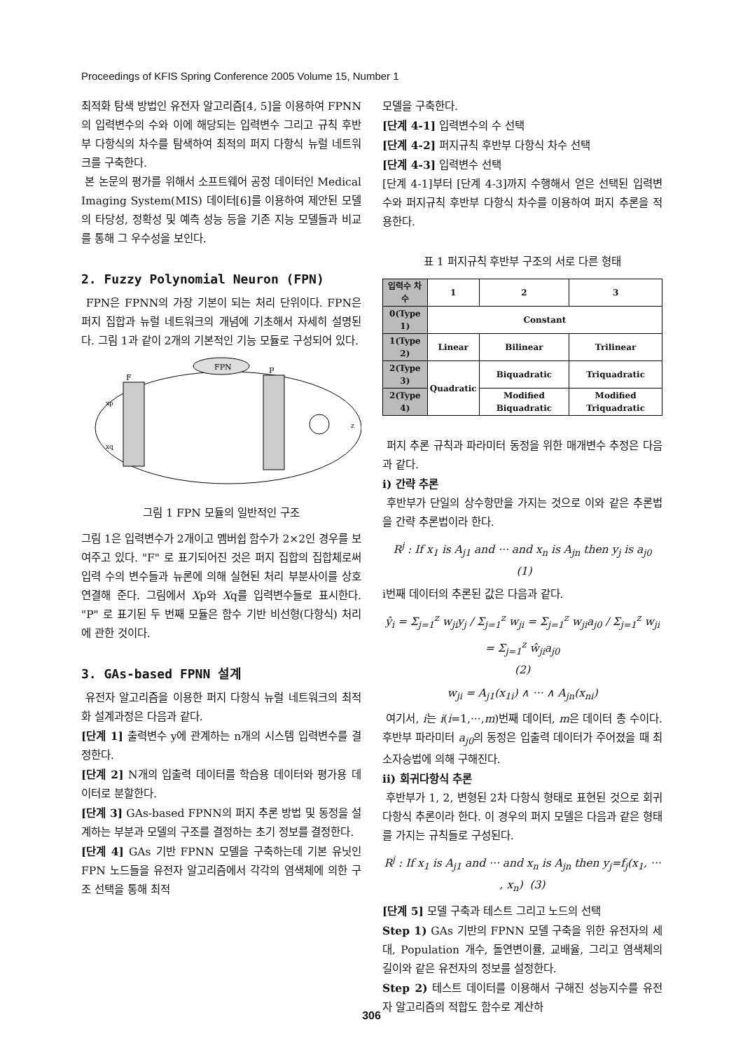Proceedings of KFIS Spring Conference 2005 Volume 15, Number 1
최적화 탐색 방법인 유전자 알고리즘[4, 5]을 이용하여 FPNN의 입력변수의 수와 이에 해당되는 입력변수 그리고 규칙 후반부 다항식의 차수를 탐색하여 최적의 퍼지 다항식 뉴럴 네트워크를 구축한다.
본 논문의 평가를 위해서 소프트웨어 공정 데이터인 Medical Imaging System(MIS) 데이터[6]를 이용하여 제안된 모델의 타당성, 정확성 및 예측 성능 등을 기존 지능 모델들과 비교를 통해 그 우수성을 보인다.
2. Fuzzy Polynomial Neuron (FPN)
FPN은 FPNN의 가장 기본이 되는 처리 단위이다. FPN은 퍼지 집합과 뉴럴 네트워크의 개념에 기초해서 자세히 설명된다. 그림 1과 같이 2개의 기본적인 기능 모듈로 구성되어 있다.
FPN
F
P
xp
xq
z
그림 1 FPN 모듈의 일반적인 구조
그림 1은 입력변수가 2개이고 멤버쉽 함수가 2×2인 경우를 보여주고 있다. "F" 로 표기되어진 것은 퍼지 집합의 집합체로써 입력 수의 변수들과 뉴론에 의해 실현된 처리 부분사이를 상호 연결해 준다. 그림에서 Xp와 Xq를 입력변수들로 표시한다. "P" 로 표기된 두 번째 모듈은 함수 기반 비선형(다항식) 처리에 관한 것이다.
3. GAs-based FPNN 설계
유전자 알고리즘을 이용한 퍼지 다항식 뉴럴 네트워크의 최적화 설계과정은 다음과 같다.
[단계 1] 출력변수 y에 관계하는 n개의 시스템 입력변수를 결정한다.
[단계 2] N개의 입출력 데이터를 학습용 데이터와 평가용 데이터로 분할한다.
[단계 3] GAs-based FPNN의 퍼지 추론 방법 및 동정을 설계하는 부분과 모델의 구조를 결정하는 초기 정보를 결정한다.
[단계 4] GAs 기반 FPNN 모델을 구축하는데 기본 유닛인 FPN 노드들을 유전자 알고리즘에서 각각의 염색체에 의한 구조 선택을 통해 최적
모델을 구축한다.
[단계 4-1] 입력변수의 수 선택
[단계 4-2] 퍼지규칙 후반부 다항식 차수 선택
[단계 4-3] 입력변수 선택
[단계 4-1]부터 [단계 4-3]까지 수행해서 얻은 선택된 입력변수와 퍼지규칙 후반부 다항식 차수를 이용하여 퍼지 추론을 적용한다.
표 1 퍼지규칙 후반부 구조의 서로 다른 형태
| 입력수 차수 | 1 | 2 | 3 |
| --- | --- | --- | --- |
| 0(Type 1) | Constant | | |
| 1(Type 2) | Linear | Bilinear | Trilinear |
| 2(Type 3) | Quadratic | Biquadratic | Triquadratic |
| 2(Type 4) | | Modified Biquadratic | Modified Triquadratic |
퍼지 추론 규칙과 파라미터 동정을 위한 매개변수 추정은 다음과 같다.
i) 간략 추론
후반부가 단일의 상수항만을 가지는 것으로 이와 같은 추론법을 간략 추론법이라 한다.
R<sup>j</sup> : If x<sub>1</sub> is A<sub>j1</sub> and ··· and x<sub>n</sub> is A<sub>jn</sub> then y<sub>j</sub> is a<sub>j0</sub> (1)
i번째 데이터의 추론된 값은 다음과 같다.
ŷ<sub>i</sub> = Σ<sub>j=1</sub><sup>z</sup> w<sub>ji</sub>y<sub>j</sub> / Σ<sub>j=1</sub><sup>z</sup> w<sub>ji</sub> = Σ<sub>j=1</sub><sup>z</sup> w<sub>ji</sub>a<sub>j0</sub> / Σ<sub>j=1</sub><sup>z</sup> w<sub>ji</sub> = Σ<sub>j=1</sub><sup>z</sup> ŵ<sub>ji</sub>a<sub>j0</sub>
(2)
w<sub>ji</sub> = A<sub>j1</sub>(x<sub>1i</sub>) ∧ ··· ∧ A<sub>jn</sub>(x<sub>ni</sub>)
여기서, i는 i(i=1,···,m)번째 데이터, m은 데이터 총 수이다. 후반부 파라미터 a<sub>j0</sub>의 동정은 입출력 데이터가 주어졌을 때 최소자승법에 의해 구해진다.
ii) 회귀다항식 추론
후반부가 1, 2, 변형된 2차 다항식 형태로 표현된 것으로 회귀다항식 추론이라 한다. 이 경우의 퍼지 모델은 다음과 같은 형태를 가지는 규칙들로 구성된다.
R<sup>j</sup> : If x<sub>1</sub> is A<sub>j1</sub> and ··· and x<sub>n</sub> is A<sub>jn</sub> then y<sub>j</sub>=f<sub>j</sub>(x<sub>1</sub>, ··· , x<sub>n</sub>) (3)
[단계 5] 모델 구축과 테스트 그리고 노드의 선택
Step 1) GAs 기반의 FPNN 모델 구축을 위한 유전자의 세대, Population 개수, 돌연변이률, 교배율, 그리고 염색체의 길이와 같은 유전자의 정보를 설정한다.
Step 2) 테스트 데이터를 이용해서 구해진 성능지수를 유전자 알고리즘의 적합도 함수로 계산하
306